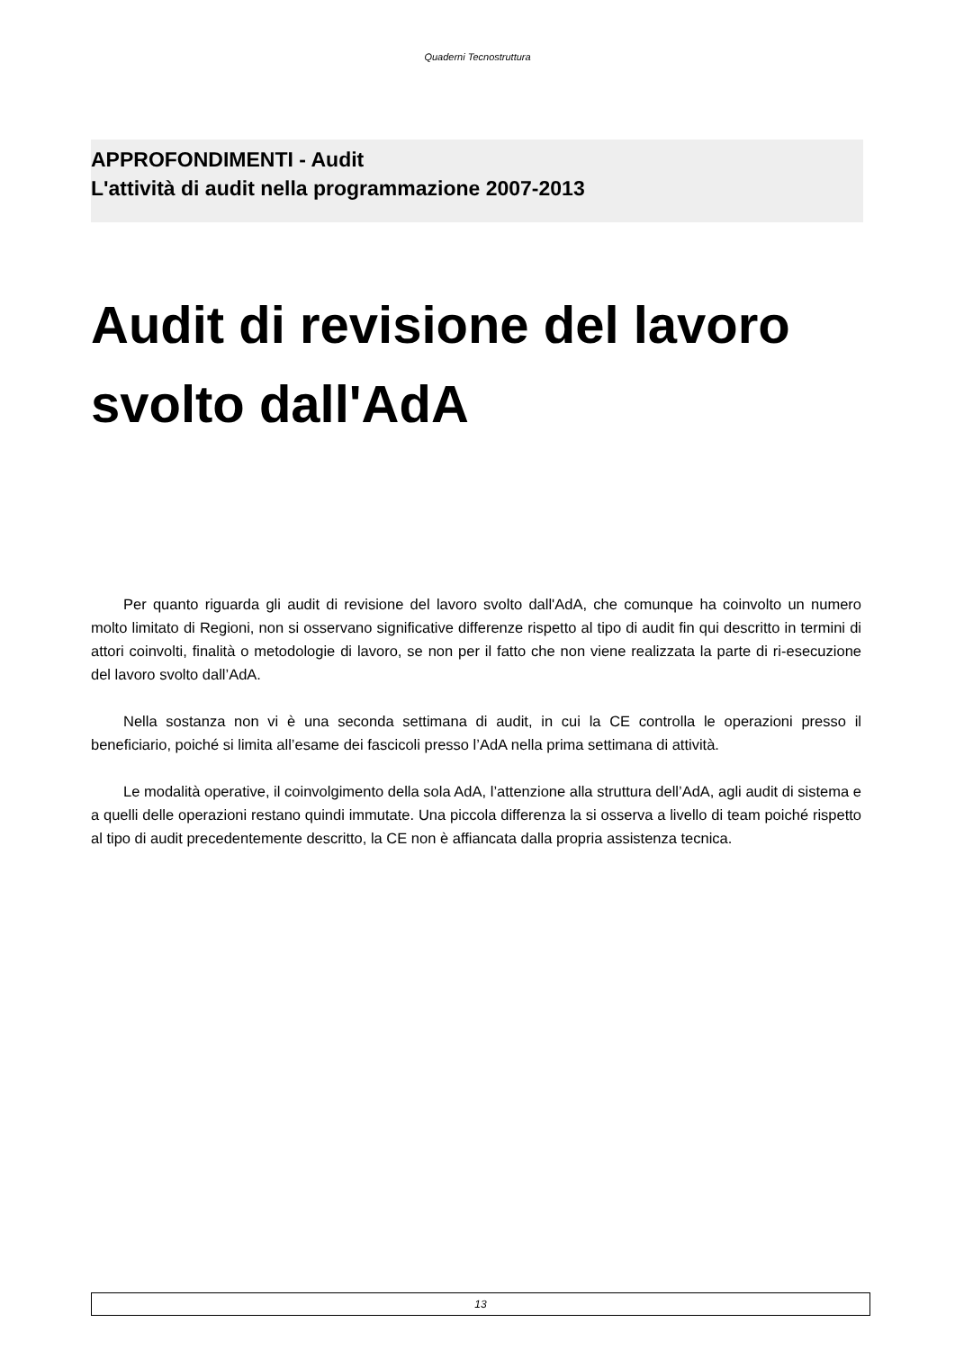Quaderni Tecnostruttura
APPROFONDIMENTI - Audit
L'attività di audit nella programmazione 2007-2013
Audit di revisione del lavoro svolto dall'AdA
Per quanto riguarda gli audit di revisione del lavoro svolto dall'AdA, che comunque ha coinvolto un numero molto limitato di Regioni, non si osservano significative differenze rispetto al tipo di audit fin qui descritto in termini di attori coinvolti, finalità o metodologie di lavoro, se non per il fatto che non viene realizzata la parte di ri-esecuzione del lavoro svolto dall’AdA.
Nella sostanza non vi è una seconda settimana di audit, in cui la CE controlla le operazioni presso il beneficiario, poiché si limita all’esame dei fascicoli presso l’AdA nella prima settimana di attività.
Le modalità operative, il coinvolgimento della sola AdA, l’attenzione alla struttura dell’AdA, agli audit di sistema e a quelli delle operazioni restano quindi immutate. Una piccola differenza la si osserva a livello di team poiché rispetto al tipo di audit precedentemente descritto, la CE non è affiancata dalla propria assistenza tecnica.
13